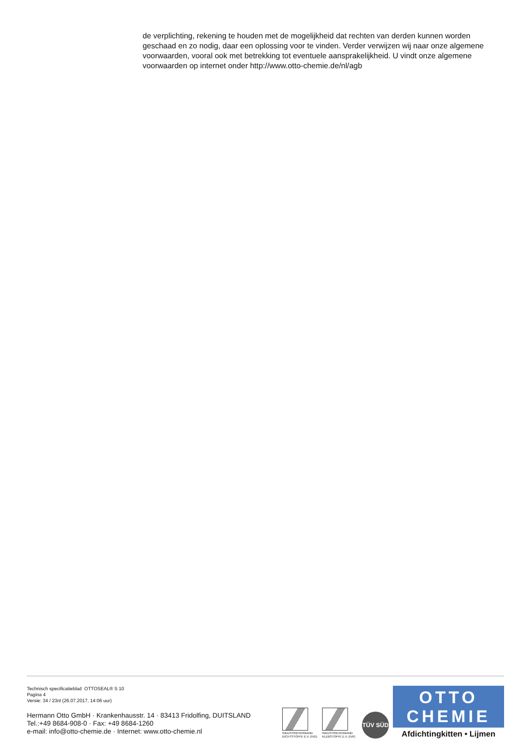de verplichting, rekening te houden met de mogelijkheid dat rechten van derden kunnen worden geschaad en zo nodig, daar een oplossing voor te vinden. Verder verwijzen wij naar onze algemene voorwaarden, vooral ook met betrekking tot eventuele aansprakelijkheid. U vindt onze algemene voorwaarden op internet onder http://www.otto-chemie.de/nl/agb
Technisch specificatieblad OTTOSEAL® S 10
Pagina 4
Versie: 34 / 23nl (26.07.2017, 14:06 uur)
Hermann Otto GmbH · Krankenhausstr. 14 · 83413 Fridolfing, DUITSLAND
Tel.:+49 8684-908-0 · Fax: +49 8684-1260
e-mail: info@otto-chemie.de · Internet: www.otto-chemie.nl
INDUSTRIEVERBAND DICHTSTOFFE E.V. (IVD)
INDUSTRIEVERBAND KLEBSTOFFE E.V. (IVK)
TÜV SÜD
OTTO
CHEMIE
Afdichtingkitten • Lijmen